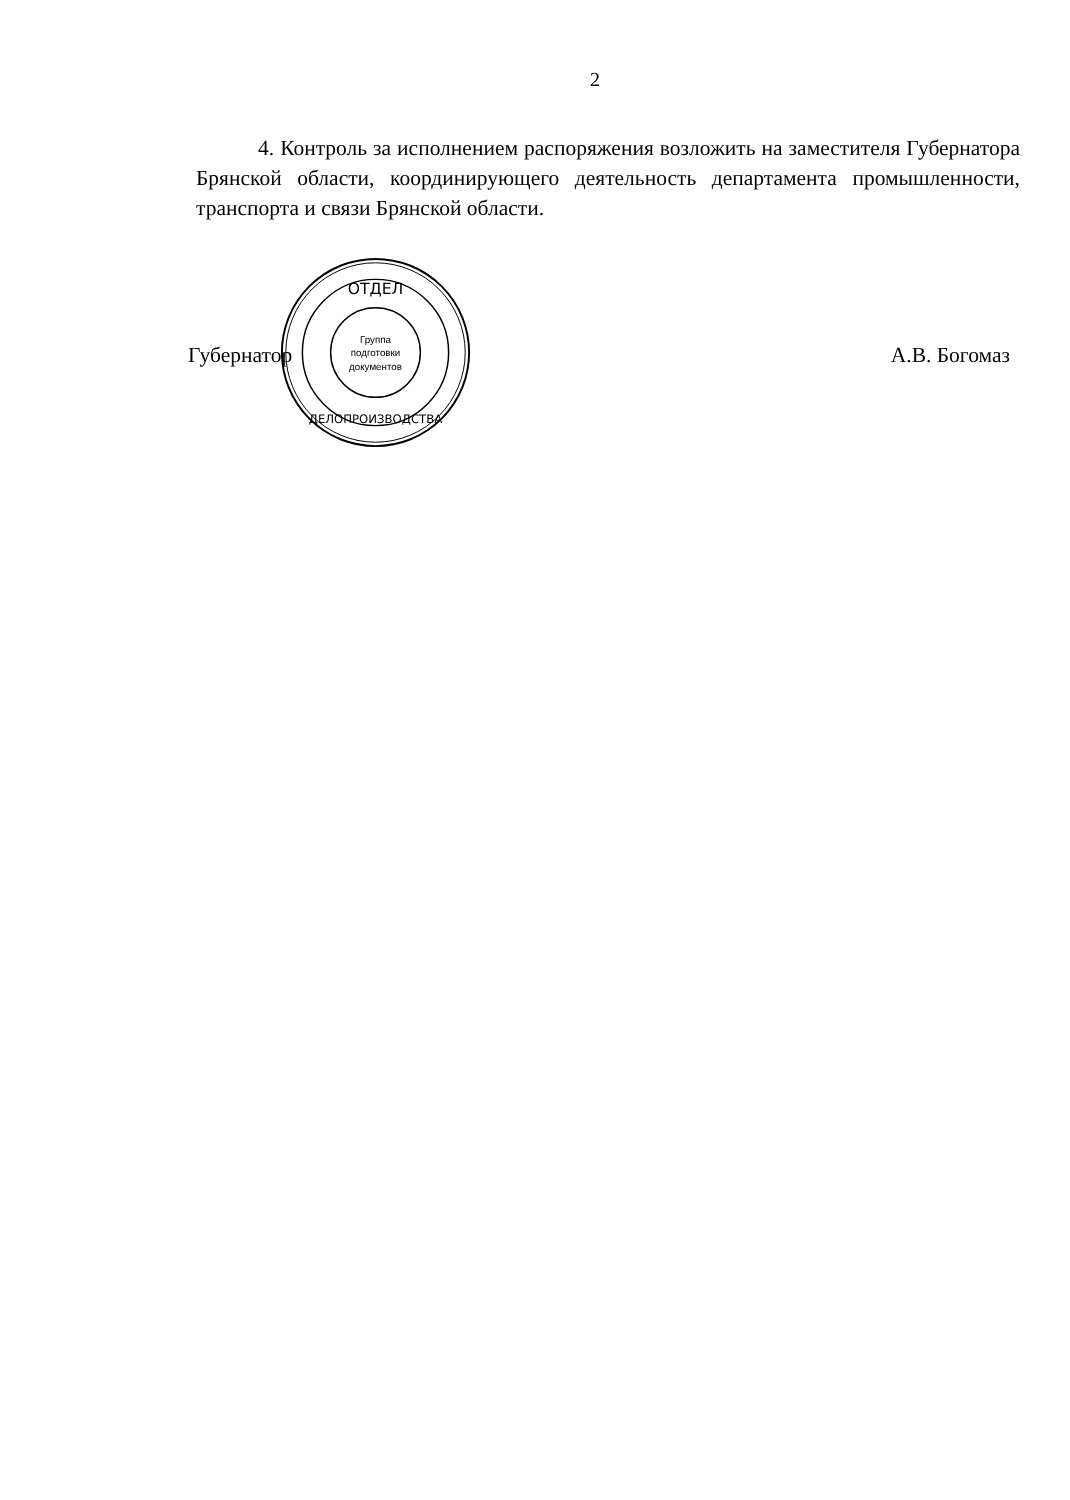2
4. Контроль за исполнением распоряжения возложить на заместителя Губернатора Брянской области, координирующего деятельность департамента промышленности, транспорта и связи Брянской области.
ОТДЕЛ
Группа
подготовки
документов
ДЕЛОПРОИЗВОДСТВА
Губернатор А.В. Богомаз